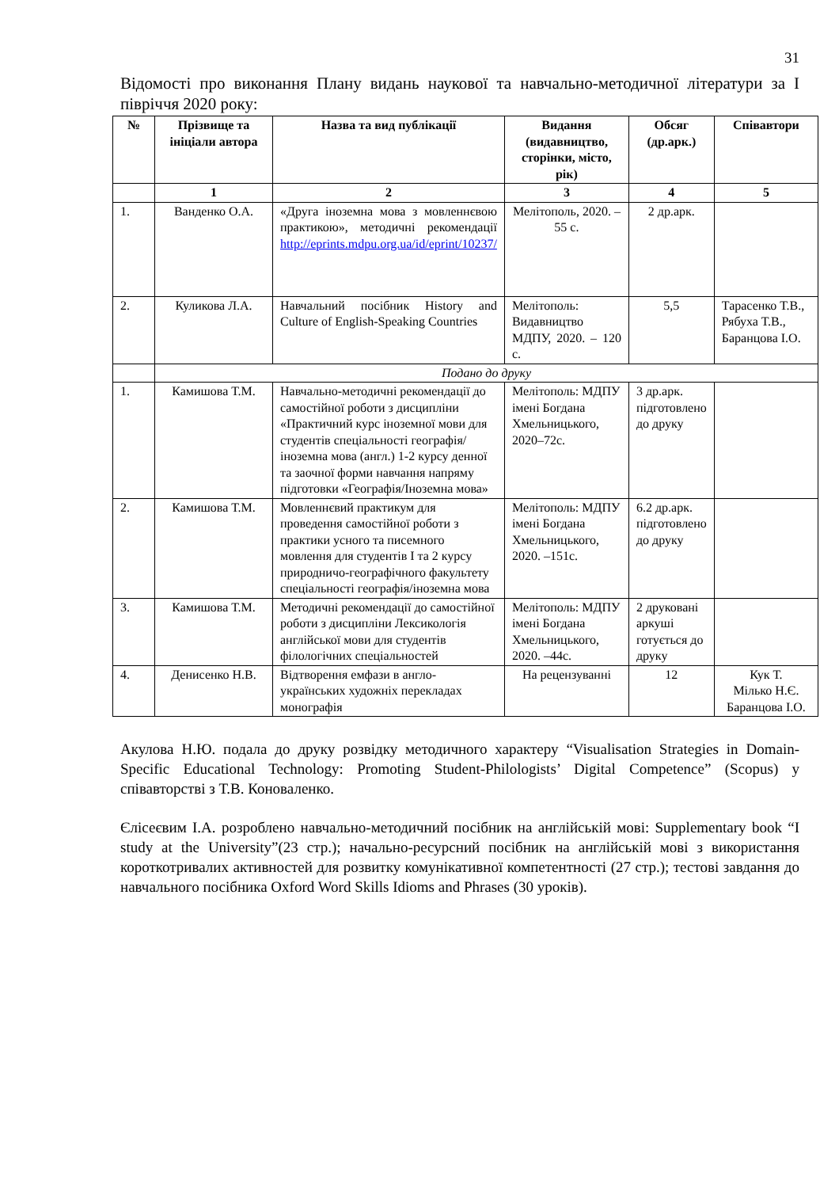31
Відомості про виконання Плану видань наукової та навчально-методичної літератури за I півріччя 2020 року:
| № | Прізвище та ініціали автора | Назва та вид публікації | Видання (видавництво, сторінки, місто, рік) | Обсяг (др.арк.) | Співавтори |
| --- | --- | --- | --- | --- | --- |
| | 1 | 2 | 3 | 4 | 5 |
| 1. | Ванденко О.А. | «Друга іноземна мова з мовленнєвою практикою», методичні рекомендації http://eprints.mdpu.org.ua/id/eprint/10237/ | Мелітополь, 2020. – 55 с. | 2 др.арк. | |
| 2. | Куликова Л.А. | Навчальний посібник History and Culture of English-Speaking Countries | Мелітополь: Видавництво МДПУ, 2020. – 120 с. | 5,5 | Тарасенко Т.В., Рябуха Т.В., Баранцова І.О. |
| | Подано до друку | | | | |
| 1. | Камишова Т.М. | Навчально-методичні рекомендації до самостійної роботи з дисципліни «Практичний курс іноземної мови для студентів спеціальності географія/іноземна мова (англ.) 1-2 курсу денної та заочної форми навчання напряму підготовки «Географія/Іноземна мова» | Мелітополь: МДПУ імені Богдана Хмельницького, 2020–72с. | 3 др.арк. підготовлено до друку | |
| 2. | Камишова Т.М. | Мовленнєвий практикум для проведення самостійної роботи з практики усного та писемного мовлення для студентів І та 2 курсу природничо-географічного факультету спеціальності географія/іноземна мова | Мелітополь: МДПУ імені Богдана Хмельницького, 2020. –151с. | 6.2 др.арк. підготовлено до друку | |
| 3. | Камишова Т.М. | Методичні рекомендації до самостійної роботи з дисципліни Лексикологія англійської мови для студентів філологічних спеціальностей | Мелітополь: МДПУ імені Богдана Хмельницького, 2020. –44с. | 2 друковані аркуші готується до друку | |
| 4. | Денисенко Н.В. | Відтворення емфази в англо-українських художніх перекладах монографія | На рецензуванні | 12 | Кук Т. Мілько Н.Є. Баранцова І.О. |
Акулова Н.Ю. подала до друку розвідку методичного характеру “Visualisation Strategies in Domain-Specific Educational Technology: Promoting Student-Philologists’ Digital Competence” (Scopus) у співавторстві з Т.В. Коноваленко.
Єлісеєвим І.А. розроблено навчально-методичний посібник на англійській мові: Supplementary book “I study at the University”(23 стр.); начально-ресурсний посібник на англійській мові з використання короткотривалих активностей для розвитку комунікативної компетентності (27 стр.); тестові завдання до навчального посібника Oxford Word Skills Idioms and Phrases (30 уроків).